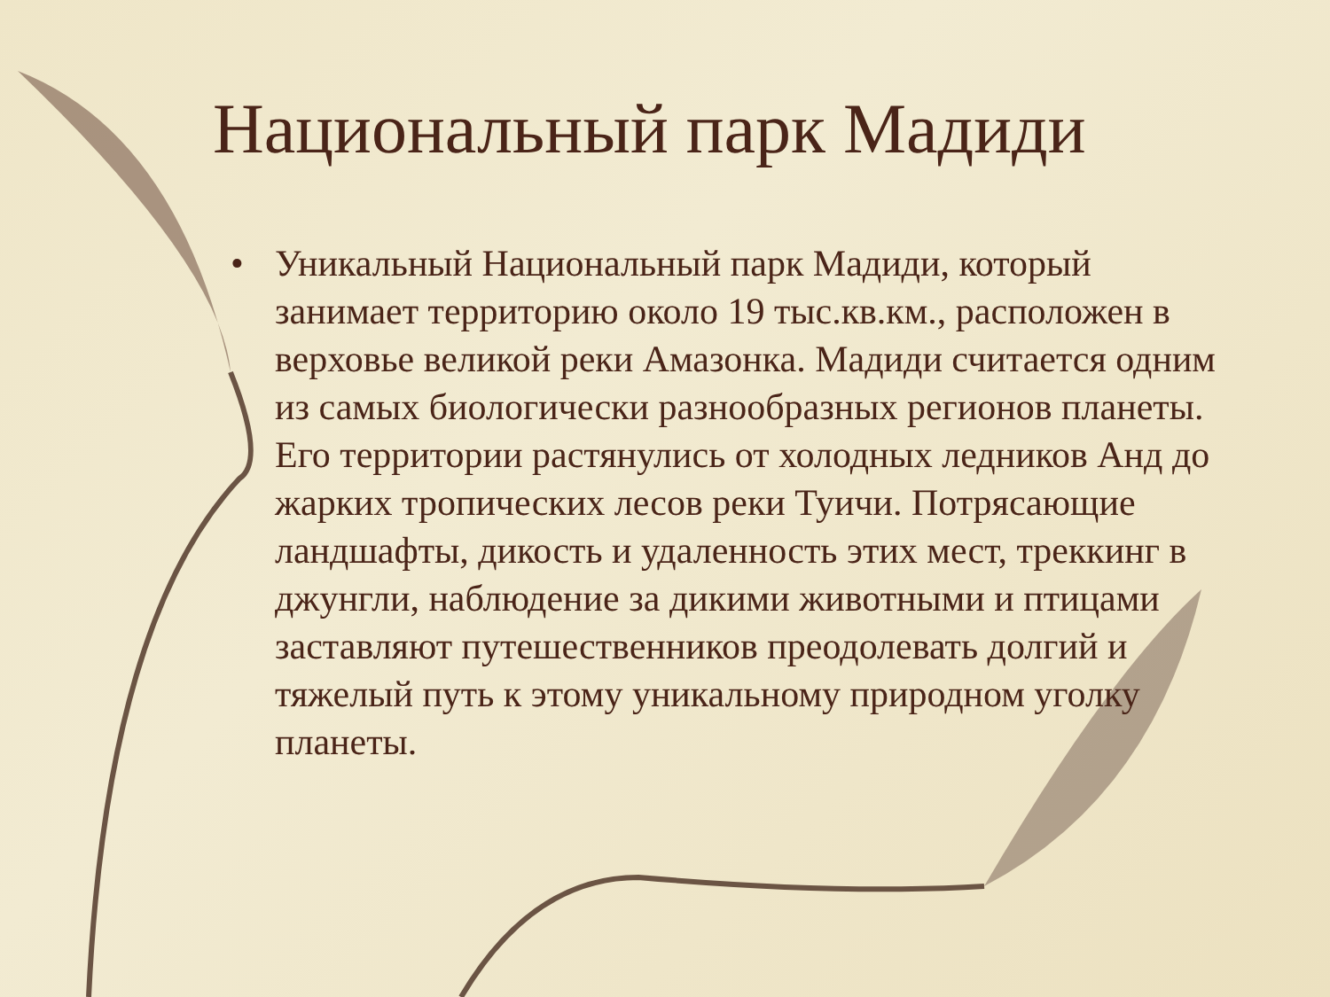Национальный парк Мадиди
• Уникальный Национальный парк Мадиди, который занимает территорию около 19 тыс.кв.км., расположен в верховье великой реки Амазонка. Мадиди считается одним из самых биологически разнообразных регионов планеты. Его территории растянулись от холодных ледников Анд до жарких тропических лесов реки Туичи. Потрясающие ландшафты, дикость и удаленность этих мест, треккинг в джунгли, наблюдение за дикими животными и птицами заставляют путешественников преодолевать долгий и тяжелый путь к этому уникальному природном уголку планеты.